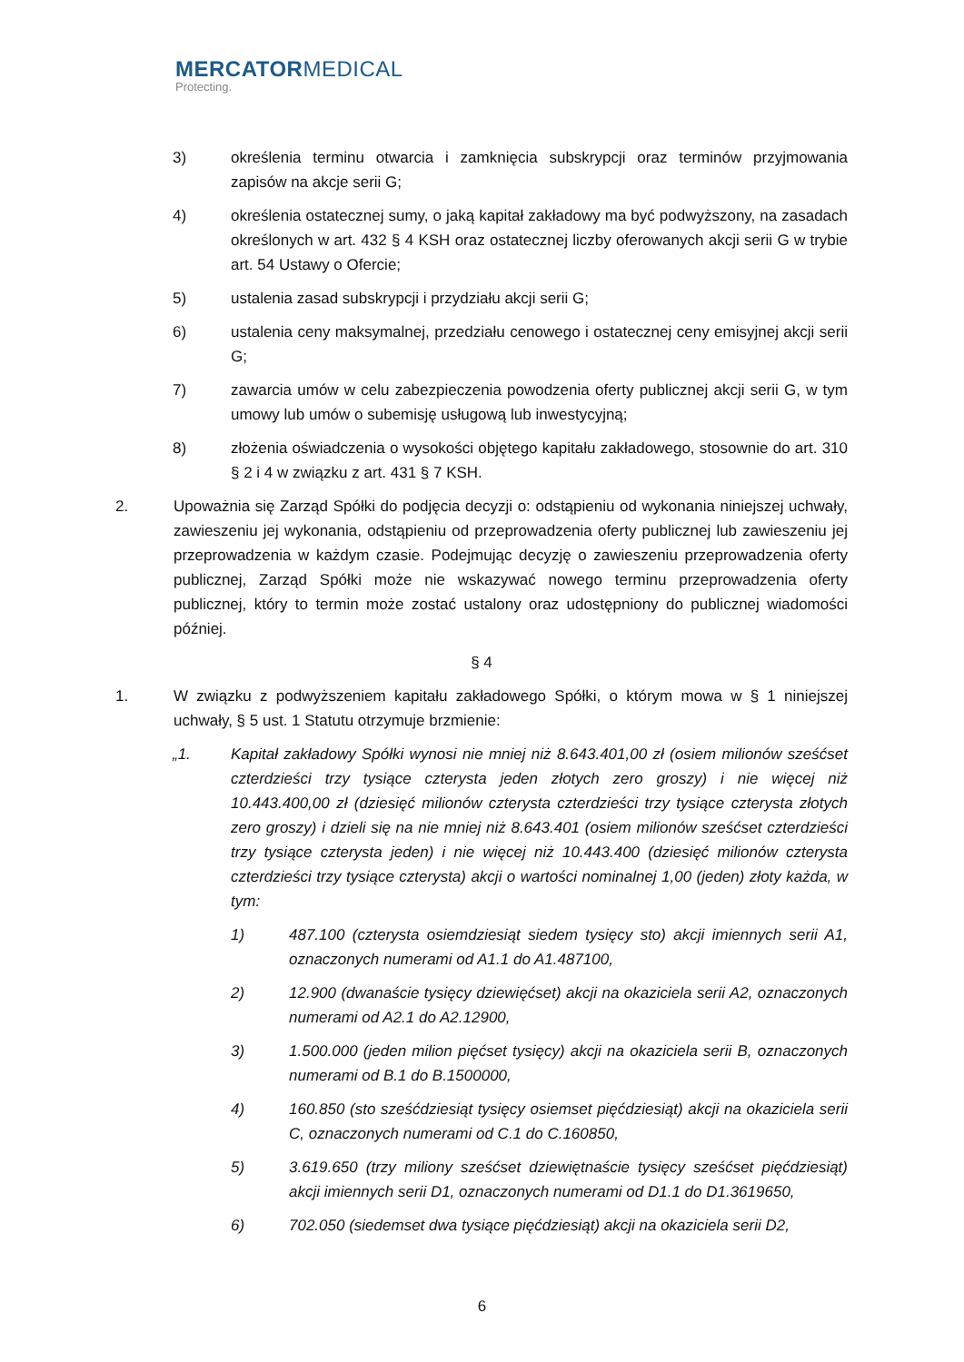MERCATORMEDICAL
Protecting.
3) określenia terminu otwarcia i zamknięcia subskrypcji oraz terminów przyjmowania zapisów na akcje serii G;
4) określenia ostatecznej sumy, o jaką kapitał zakładowy ma być podwyższony, na zasadach określonych w art. 432 § 4 KSH oraz ostatecznej liczby oferowanych akcji serii G w trybie art. 54 Ustawy o Ofercie;
5) ustalenia zasad subskrypcji i przydziału akcji serii G;
6) ustalenia ceny maksymalnej, przedziału cenowego i ostatecznej ceny emisyjnej akcji serii G;
7) zawarcia umów w celu zabezpieczenia powodzenia oferty publicznej akcji serii G, w tym umowy lub umów o subemisję usługową lub inwestycyjną;
8) złożenia oświadczenia o wysokości objętego kapitału zakładowego, stosownie do art. 310 § 2 i 4 w związku z art. 431 § 7 KSH.
2. Upoważnia się Zarząd Spółki do podjęcia decyzji o: odstąpieniu od wykonania niniejszej uchwały, zawieszeniu jej wykonania, odstąpieniu od przeprowadzenia oferty publicznej lub zawieszeniu jej przeprowadzenia w każdym czasie. Podejmując decyzję o zawieszeniu przeprowadzenia oferty publicznej, Zarząd Spółki może nie wskazywać nowego terminu przeprowadzenia oferty publicznej, który to termin może zostać ustalony oraz udostępniony do publicznej wiadomości później.
§ 4
1. W związku z podwyższeniem kapitału zakładowego Spółki, o którym mowa w § 1 niniejszej uchwały, § 5 ust. 1 Statutu otrzymuje brzmienie:
„1. Kapitał zakładowy Spółki wynosi nie mniej niż 8.643.401,00 zł (osiem milionów sześćset czterdzieści trzy tysiące czterysta jeden złotych zero groszy) i nie więcej niż 10.443.400,00 zł (dziesięć milionów czterysta czterdzieści trzy tysiące czterysta złotych zero groszy) i dzieli się na nie mniej niż 8.643.401 (osiem milionów sześćset czterdzieści trzy tysiące czterysta jeden) i nie więcej niż 10.443.400 (dziesięć milionów czterysta czterdzieści trzy tysiące czterysta) akcji o wartości nominalnej 1,00 (jeden) złoty każda, w tym:
1) 487.100 (czterysta osiemdziesiąt siedem tysięcy sto) akcji imiennych serii A1, oznaczonych numerami od A1.1 do A1.487100,
2) 12.900 (dwanaście tysięcy dziewięćset) akcji na okaziciela serii A2, oznaczonych numerami od A2.1 do A2.12900,
3) 1.500.000 (jeden milion pięćset tysięcy) akcji na okaziciela serii B, oznaczonych numerami od B.1 do B.1500000,
4) 160.850 (sto sześćdziesiąt tysięcy osiemset pięćdziesiąt) akcji na okaziciela serii C, oznaczonych numerami od C.1 do C.160850,
5) 3.619.650 (trzy miliony sześćset dziewiętnaście tysięcy sześćset pięćdziesiąt) akcji imiennych serii D1, oznaczonych numerami od D1.1 do D1.3619650,
6) 702.050 (siedemset dwa tysiące pięćdziesiąt) akcji na okaziciela serii D2,
6